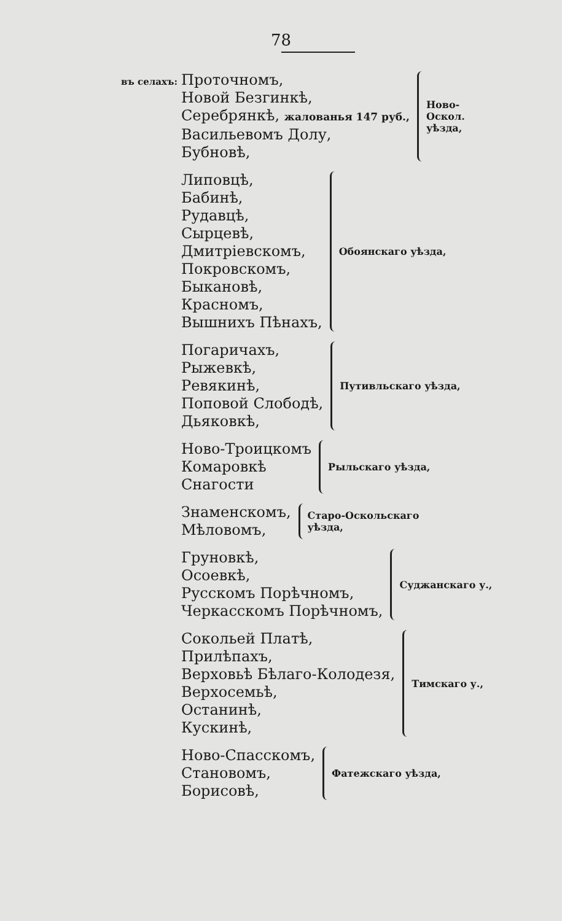78
въ селахъ:
Проточномъ,
Новой Безгинкѣ,
Серебрянкѣ, жалованья 147 руб.,
Васильевомъ Долу,
Бубновѣ,
Ново-
Оскол.
уѣзда,
Липовцѣ,
Бабинѣ,
Рудавцѣ,
Сырцевѣ,
Дмитріевскомъ,
Покровскомъ,
Быкановѣ,
Красномъ,
Вышнихъ Пѣнахъ,
Обоянскаго уѣзда,
Погаричахъ,
Рыжевкѣ,
Ревякинѣ,
Поповой Слободѣ,
Дьяковкѣ,
Путивльскаго уѣзда,
Ново-Троицкомъ
Комаровкѣ
Снагости
Рыльскаго уѣзда,
Знаменскомъ,
Мѣловомъ,
Старо-Оскольскаго
уѣзда,
Груновкѣ,
Осоевкѣ,
Русскомъ Порѣчномъ,
Черкасскомъ Порѣчномъ,
Суджанскаго у.,
Сокольей Платѣ,
Прилѣпахъ,
Верховьѣ Бѣлаго-Колодезя,
Верхосемьѣ,
Останинѣ,
Кускинѣ,
Тимскаго у.,
Ново-Спасскомъ,
Становомъ,
Борисовѣ,
Фатежскаго уѣзда,